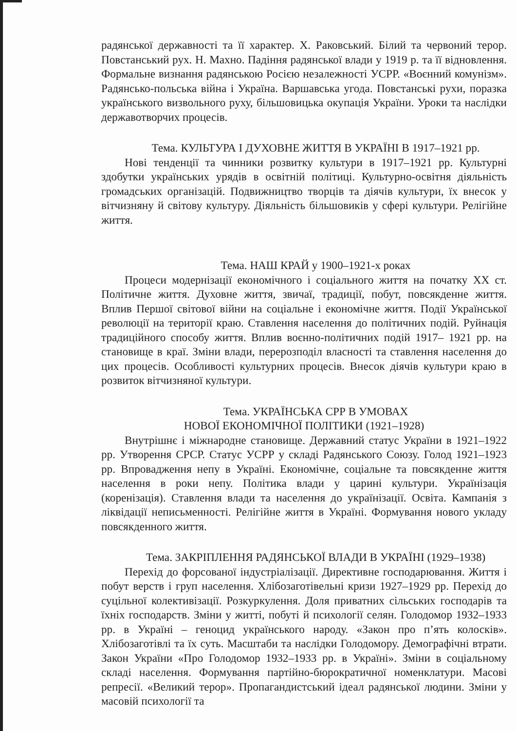радянської державності та її характер. Х. Раковський. Білий та червоний терор. Повстанський рух. Н. Махно. Падіння радянської влади у 1919 р. та її відновлення. Формальне визнання радянською Росією незалежності УСРР. «Воєнний комунізм». Радянсько-польська війна і Україна. Варшавська угода. Повстанські рухи, поразка українського визвольного руху, більшовицька окупація України. Уроки та наслідки державотворчих процесів.
Тема. КУЛЬТУРА І ДУХОВНЕ ЖИТТЯ В УКРАЇНІ В 1917–1921 рр.
Нові тенденції та чинники розвитку культури в 1917–1921 рр. Культурні здобутки українських урядів в освітній політиці. Культурно-освітня діяльність громадських організацій. Подвижництво творців та діячів культури, їх внесок у вітчизняну й світову культуру. Діяльність більшовиків у сфері культури. Релігійне життя.
Тема. НАШ КРАЙ у 1900–1921-х роках
Процеси модернізації економічного і соціального життя на початку ХХ ст. Політичне життя. Духовне життя, звичаї, традиції, побут, повсякденне життя. Вплив Першої світової війни на соціальне і економічне життя. Події Української революції на території краю. Ставлення населення до політичних подій. Руйнація традиційного способу життя. Вплив воєнно-політичних подій 1917– 1921 рр. на становище в краї. Зміни влади, перерозподіл власності та ставлення населення до цих процесів. Особливості культурних процесів. Внесок діячів культури краю в розвиток вітчизняної культури.
Тема. УКРАЇНСЬКА СРР В УМОВАХ
НОВОЇ ЕКОНОМІЧНОЇ ПОЛІТИКИ (1921–1928)
Внутрішнє і міжнародне становище. Державний статус України в 1921–1922 рр. Утворення СРСР. Статус УСРР у складі Радянського Союзу. Голод 1921–1923 рр. Впровадження непу в Україні. Економічне, соціальне та повсякденне життя населення в роки непу. Політика влади у царині культури. Українізація (коренізація). Ставлення влади та населення до українізації. Освіта. Кампанія з ліквідації неписьменності. Релігійне життя в Україні. Формування нового укладу повсякденного життя.
Тема. ЗАКРІПЛЕННЯ РАДЯНСЬКОЇ ВЛАДИ В УКРАЇНІ (1929–1938)
Перехід до форсованої індустріалізації. Директивне господарювання. Життя і побут верств і груп населення. Хлібозаготівельні кризи 1927–1929 рр. Перехід до суцільної колективізації. Розкуркулення. Доля приватних сільських господарів та їхніх господарств. Зміни у житті, побуті й психології селян. Голодомор 1932–1933 рр. в Україні – геноцид українського народу. «Закон про п’ять колосків». Хлібозаготівлі та їх суть. Масштаби та наслідки Голодомору. Демографічні втрати. Закон України «Про Голодомор 1932–1933 рр. в Україні». Зміни в соціальному складі населення. Формування партійно-бюрократичної номенклатури. Масові репресії. «Великий терор». Пропагандистський ідеал радянської людини. Зміни у масовій психології та